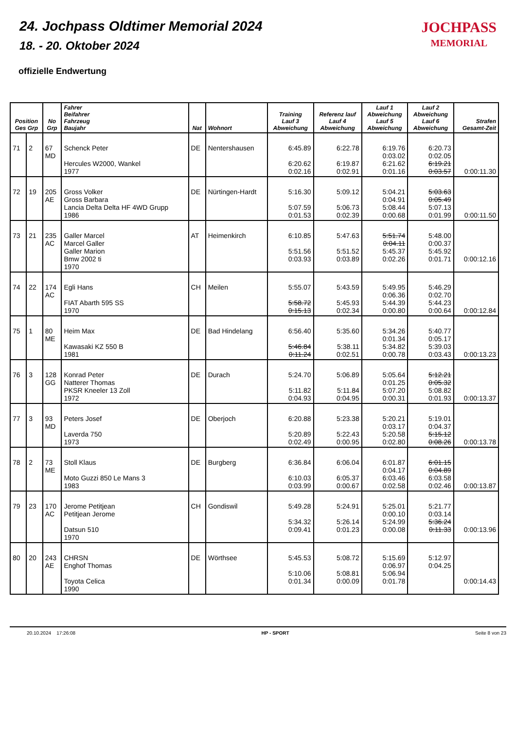24. Jochpass Oldtimer Memorial 2024
18. - 20. Oktober 2024
offizielle Endwertung
JOCHPASS
MEMORIAL
| Position Ges Grp | | No Grp | Fahrer Beifahrer Fahrzeug Baujahr | Nat | Wohnort | Training Lauf 3 Abweichung | Referenz lauf Lauf 4 Abweichung | Lauf 1 Abweichung Lauf 5 Abweichung | Lauf 2 Abweichung Lauf 6 Abweichung | Strafen Gesamt-Zeit |
| --- | --- | --- | --- | --- | --- | --- | --- | --- | --- | --- |
| 71 | 2 | 67 MD | Schenck Peter Hercules W2000, Wankel 1977 | DE | Nentershausen | 6:45.89 6:20.62 0:02.16 | 6:22.78 6:19.87 0:02.91 | 6:19.76 0:03.02 6:21.62 0:01.16 | 6:20.73 0:02.05 6:19.21 0:03.57 | 0:00:11.30 |
| 72 | 19 | 205 AE | Gross Volker Gross Barbara Lancia Delta Delta HF 4WD Grupp 1986 | DE | Nürtingen-Hardt | 5:16.30 5:07.59 0:01.53 | 5:09.12 5:06.73 0:02.39 | 5:04.21 0:04.91 5:08.44 0:00.68 | 5:03.63 0:05.49 5:07.13 0:01.99 | 0:00:11.50 |
| 73 | 21 | 235 AC | Galler Marcel Marcel Galler Galler Marion Bmw 2002 ti 1970 | AT | Heimenkirch | 6:10.85 5:51.56 0:03.93 | 5:47.63 5:51.52 0:03.89 | 5:51.74 0:04.11 5:45.37 0:02.26 | 5:48.00 0:00.37 5:45.92 0:01.71 | 0:00:12.16 |
| 74 | 22 | 174 AC | Egli Hans FIAT Abarth 595 SS 1970 | CH | Meilen | 5:55.07 5:58.72 0:15.13 | 5:43.59 5:45.93 0:02.34 | 5:49.95 0:06.36 5:44.39 0:00.80 | 5:46.29 0:02.70 5:44.23 0:00.64 | 0:00:12.84 |
| 75 | 1 | 80 ME | Heim Max Kawasaki KZ 550 B 1981 | DE | Bad Hindelang | 6:56.40 5:46.84 0:11.24 | 5:35.60 5:38.11 0:02.51 | 5:34.26 0:01.34 5:34.82 0:00.78 | 5:40.77 0:05.17 5:39.03 0:03.43 | 0:00:13.23 |
| 76 | 3 | 128 GG | Konrad Peter Natterer Thomas PKSR Kneeler 13 Zoll 1972 | DE | Durach | 5:24.70 5:11.82 0:04.93 | 5:06.89 5:11.84 0:04.95 | 5:05.64 0:01.25 5:07.20 0:00.31 | 5:12.21 0:05.32 5:08.82 0:01.93 | 0:00:13.37 |
| 77 | 3 | 93 MD | Peters Josef Laverda 750 1973 | DE | Oberjoch | 6:20.88 5:20.89 0:02.49 | 5:23.38 5:22.43 0:00.95 | 5:20.21 0:03.17 5:20.58 0:02.80 | 5:19.01 0:04.37 5:15.12 0:08.26 | 0:00:13.78 |
| 78 | 2 | 73 ME | Stoll Klaus Moto Guzzi 850 Le Mans 3 1983 | DE | Burgberg | 6:36.84 6:10.03 0:03.99 | 6:06.04 6:05.37 0:00.67 | 6:01.87 0:04.17 6:03.46 0:02.58 | 6:01.15 0:04.89 6:03.58 0:02.46 | 0:00:13.87 |
| 79 | 23 | 170 AC | Jerome Petitjean Petitjean Jerome Datsun 510 1970 | CH | Gondiswil | 5:49.28 5:34.32 0:09.41 | 5:24.91 5:26.14 0:01.23 | 5:25.01 0:00.10 5:24.99 0:00.08 | 5:21.77 0:03.14 5:36.24 0:11.33 | 0:00:13.96 |
| 80 | 20 | 243 AE | CHRSN Enghof Thomas Toyota Celica 1990 | DE | Wörthsee | 5:45.53 5:10.06 0:01.34 | 5:08.72 5:08.81 0:00.09 | 5:15.69 0:06.97 5:06.94 0:01.78 | 5:12.97 0:04.25 | 0:00:14.43 |
20.10.2024 17:26:08 HP - SPORT Seite 8 von 23